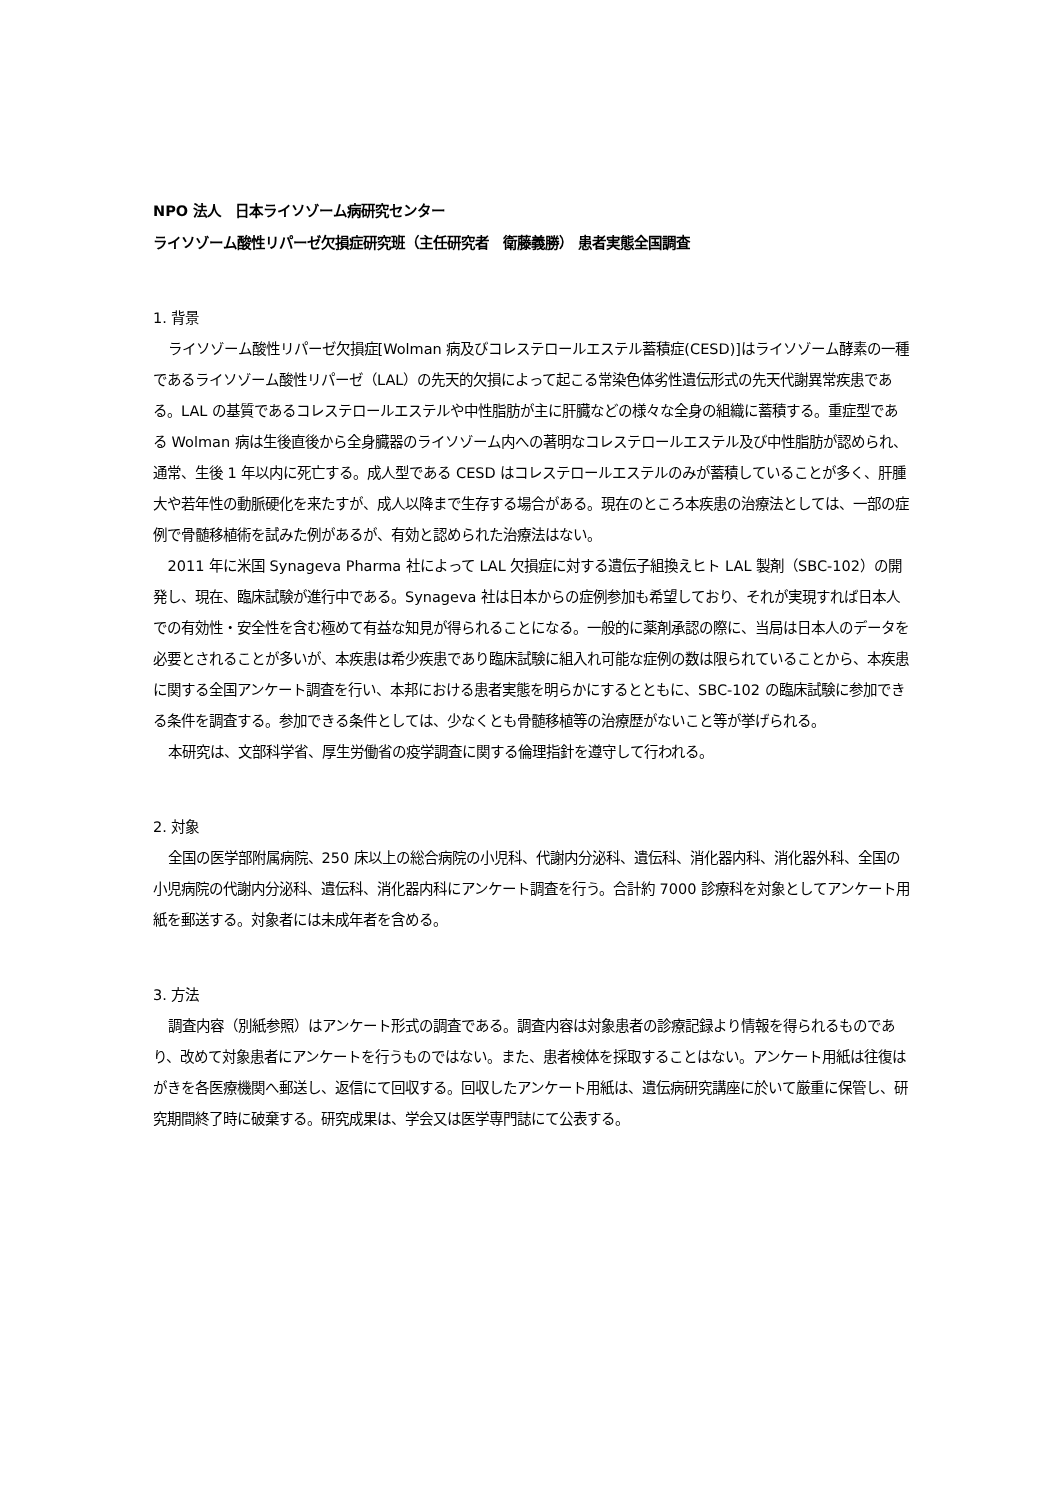NPO 法人　日本ライソゾーム病研究センター
ライソゾーム酸性リパーゼ欠損症研究班（主任研究者　衛藤義勝） 患者実態全国調査
1. 背景
ライソゾーム酸性リパーゼ欠損症[Wolman 病及びコレステロールエステル蓄積症(CESD)]はライソゾーム酵素の一種であるライソゾーム酸性リパーゼ（LAL）の先天的欠損によって起こる常染色体劣性遺伝形式の先天代謝異常疾患である。LAL の基質であるコレステロールエステルや中性脂肪が主に肝臓などの様々な全身の組織に蓄積する。重症型である Wolman 病は生後直後から全身臓器のライソゾーム内への著明なコレステロールエステル及び中性脂肪が認められ、通常、生後 1 年以内に死亡する。成人型である CESD はコレステロールエステルのみが蓄積していることが多く、肝腫大や若年性の動脈硬化を来たすが、成人以降まで生存する場合がある。現在のところ本疾患の治療法としては、一部の症例で骨髄移植術を試みた例があるが、有効と認められた治療法はない。
2011 年に米国 Synageva Pharma 社によって LAL 欠損症に対する遺伝子組換えヒト LAL 製剤（SBC-102）の開発し、現在、臨床試験が進行中である。Synageva 社は日本からの症例参加も希望しており、それが実現すれば日本人での有効性・安全性を含む極めて有益な知見が得られることになる。一般的に薬剤承認の際に、当局は日本人のデータを必要とされることが多いが、本疾患は希少疾患であり臨床試験に組入れ可能な症例の数は限られていることから、本疾患に関する全国アンケート調査を行い、本邦における患者実態を明らかにするとともに、SBC-102 の臨床試験に参加できる条件を調査する。参加できる条件としては、少なくとも骨髄移植等の治療歴がないこと等が挙げられる。
本研究は、文部科学省、厚生労働省の疫学調査に関する倫理指針を遵守して行われる。
2. 対象
全国の医学部附属病院、250 床以上の総合病院の小児科、代謝内分泌科、遺伝科、消化器内科、消化器外科、全国の小児病院の代謝内分泌科、遺伝科、消化器内科にアンケート調査を行う。合計約 7000 診療科を対象としてアンケート用紙を郵送する。対象者には未成年者を含める。
3. 方法
調査内容（別紙参照）はアンケート形式の調査である。調査内容は対象患者の診療記録より情報を得られるものであり、改めて対象患者にアンケートを行うものではない。また、患者検体を採取することはない。アンケート用紙は往復はがきを各医療機関へ郵送し、返信にて回収する。回収したアンケート用紙は、遺伝病研究講座に於いて厳重に保管し、研究期間終了時に破棄する。研究成果は、学会又は医学専門誌にて公表する。